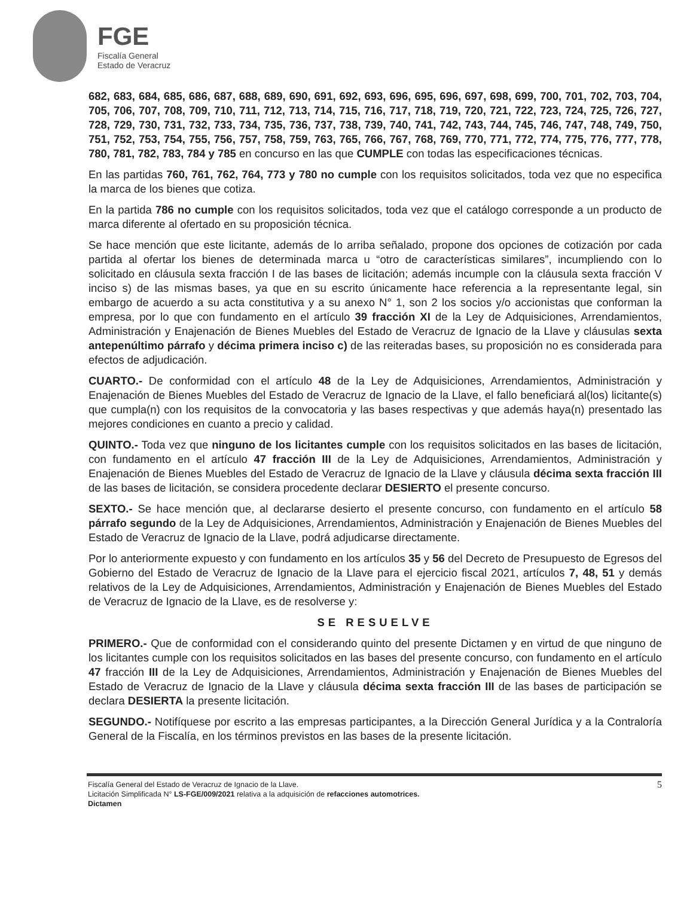FGE
Fiscalía General
Estado de Veracruz
682, 683, 684, 685, 686, 687, 688, 689, 690, 691, 692, 693, 696, 695, 696, 697, 698, 699, 700, 701, 702, 703, 704, 705, 706, 707, 708, 709, 710, 711, 712, 713, 714, 715, 716, 717, 718, 719, 720, 721, 722, 723, 724, 725, 726, 727, 728, 729, 730, 731, 732, 733, 734, 735, 736, 737, 738, 739, 740, 741, 742, 743, 744, 745, 746, 747, 748, 749, 750, 751, 752, 753, 754, 755, 756, 757, 758, 759, 763, 765, 766, 767, 768, 769, 770, 771, 772, 774, 775, 776, 777, 778, 780, 781, 782, 783, 784 y 785 en concurso en las que CUMPLE con todas las especificaciones técnicas.
En las partidas 760, 761, 762, 764, 773 y 780 no cumple con los requisitos solicitados, toda vez que no especifica la marca de los bienes que cotiza.
En la partida 786 no cumple con los requisitos solicitados, toda vez que el catálogo corresponde a un producto de marca diferente al ofertado en su proposición técnica.
Se hace mención que este licitante, además de lo arriba señalado, propone dos opciones de cotización por cada partida al ofertar los bienes de determinada marca u “otro de características similares”, incumpliendo con lo solicitado en cláusula sexta fracción I de las bases de licitación; además incumple con la cláusula sexta fracción V inciso s) de las mismas bases, ya que en su escrito únicamente hace referencia a la representante legal, sin embargo de acuerdo a su acta constitutiva y a su anexo N° 1, son 2 los socios y/o accionistas que conforman la empresa, por lo que con fundamento en el artículo 39 fracción XI de la Ley de Adquisiciones, Arrendamientos, Administración y Enajenación de Bienes Muebles del Estado de Veracruz de Ignacio de la Llave y cláusulas sexta antepenúltimo párrafo y décima primera inciso c) de las reiteradas bases, su proposición no es considerada para efectos de adjudicación.
CUARTO.- De conformidad con el artículo 48 de la Ley de Adquisiciones, Arrendamientos, Administración y Enajenación de Bienes Muebles del Estado de Veracruz de Ignacio de la Llave, el fallo beneficiará al(los) licitante(s) que cumpla(n) con los requisitos de la convocatoria y las bases respectivas y que además haya(n) presentado las mejores condiciones en cuanto a precio y calidad.
QUINTO.- Toda vez que ninguno de los licitantes cumple con los requisitos solicitados en las bases de licitación, con fundamento en el artículo 47 fracción III de la Ley de Adquisiciones, Arrendamientos, Administración y Enajenación de Bienes Muebles del Estado de Veracruz de Ignacio de la Llave y cláusula décima sexta fracción III de las bases de licitación, se considera procedente declarar DESIERTO el presente concurso.
SEXTO.- Se hace mención que, al declararse desierto el presente concurso, con fundamento en el artículo 58 párrafo segundo de la Ley de Adquisiciones, Arrendamientos, Administración y Enajenación de Bienes Muebles del Estado de Veracruz de Ignacio de la Llave, podrá adjudicarse directamente.
Por lo anteriormente expuesto y con fundamento en los artículos 35 y 56 del Decreto de Presupuesto de Egresos del Gobierno del Estado de Veracruz de Ignacio de la Llave para el ejercicio fiscal 2021, artículos 7, 48, 51 y demás relativos de la Ley de Adquisiciones, Arrendamientos, Administración y Enajenación de Bienes Muebles del Estado de Veracruz de Ignacio de la Llave, es de resolverse y:
SE RESUELVE
PRIMERO.- Que de conformidad con el considerando quinto del presente Dictamen y en virtud de que ninguno de los licitantes cumple con los requisitos solicitados en las bases del presente concurso, con fundamento en el artículo 47 fracción III de la Ley de Adquisiciones, Arrendamientos, Administración y Enajenación de Bienes Muebles del Estado de Veracruz de Ignacio de la Llave y cláusula décima sexta fracción III de las bases de participación se declara DESIERTA la presente licitación.
SEGUNDO.- Notifíquese por escrito a las empresas participantes, a la Dirección General Jurídica y a la Contraloría General de la Fiscalía, en los términos previstos en las bases de la presente licitación.
Fiscalía General del Estado de Veracruz de Ignacio de la Llave.
Licitación Simplificada N° LS-FGE/009/2021 relativa a la adquisición de refacciones automotrices.
Dictamen
5